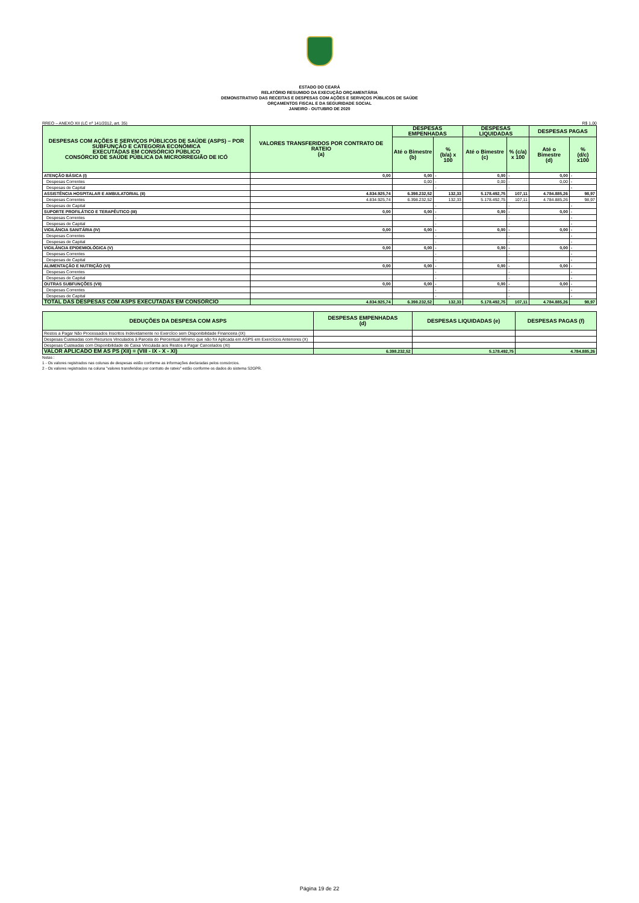ESTADO DO CEARÁ
RELATÓRIO RESUMIDO DA EXECUÇÃO ORÇAMENTÁRIA
DEMONSTRATIVO DAS RECEITAS E DESPESAS COM AÇÕES E SERVIÇOS PÚBLICOS DE SAÚDE
ORÇAMENTOS FISCAL E DA SEGURIDADE SOCIAL
JANEIRO - OUTUBRO DE 2020
RREO – ANEXO XII (LC nº 141/2012, art. 35) R$ 1,00
| DESPESAS COM AÇÕES E SERVIÇOS PÚBLICOS DE SAÚDE (ASPS) – POR SUBFUNÇÃO E CATEGORIA ECONÔMICA EXECUTADAS EM CONSÓRCIO PÚBLICO CONSÓRCIO DE SAÚDE PÚBLICA DA MICRORREGIÃO DE ICÓ | VALORES TRANSFERIDOS POR CONTRATO DE RATEIO (a) | DESPESAS EMPENHADAS | | DESPESAS LIQUIDADAS | | DESPESAS PAGAS | |
| --- | --- | --- | --- | --- | --- | --- | --- |
| | | Até o Bimestre (b) | % (b/a) x 100 | Até o Bimestre (c) | % (c/a) x 100 | Até o Bimestre (d) | % (d/c) x100 |
| ATENÇÃO BÁSICA (I) | 0,00 | 0,00 | - | 0,00 | - | 0,00 | - |
| Despesas Correntes | | 0,00 | - | 0,00 | - | 0,00 | - |
| Despesas de Capital | | | - | | - | | - |
| ASSISTÊNCIA HOSPITALAR E AMBULATORIAL (II) | 4.834.925,74 | 6.398.232,52 | 132,33 | 5.178.492,75 | 107,11 | 4.784.885,26 | 98,97 |
| Despesas Correntes | 4.834.925,74 | 6.398.232,52 | 132,33 | 5.178.492,75 | 107,11 | 4.784.885,26 | 98,97 |
| Despesas de Capital | | | - | | - | | - |
| SUPORTE PROFILÁTICO E TERAPÊUTICO (III) | 0,00 | 0,00 | - | 0,00 | - | 0,00 | - |
| Despesas Correntes | | | - | | - | | - |
| Despesas de Capital | | | - | | - | | - |
| VIGILÂNCIA SANITÁRIA (IV) | 0,00 | 0,00 | - | 0,00 | - | 0,00 | - |
| Despesas Correntes | | | - | | - | | - |
| Despesas de Capital | | | - | | - | | - |
| VIGILÂNCIA EPIDEMIOLÓGICA (V) | 0,00 | 0,00 | - | 0,00 | - | 0,00 | - |
| Despesas Correntes | | | - | | - | | - |
| Despesas de Capital | | | - | | - | | - |
| ALIMENTAÇÃO E NUTRIÇÃO (VI) | 0,00 | 0,00 | - | 0,00 | - | 0,00 | - |
| Despesas Correntes | | | - | | - | | - |
| Despesas de Capital | | | - | | - | | - |
| OUTRAS SUBFUNÇÕES (VII) | 0,00 | 0,00 | - | 0,00 | - | 0,00 | - |
| Despesas Correntes | | | - | | - | | - |
| Despesas de Capital | | | - | | - | | - |
| TOTAL DAS DESPESAS COM ASPS EXECUTADAS EM CONSÓRCIO | 4.834.925,74 | 6.398.232,52 | 132,33 | 5.178.492,75 | 107,11 | 4.784.885,26 | 98,97 |
| DEDUÇÕES DA DESPESA COM ASPS | DESPESAS EMPENHADAS (d) | DESPESAS LIQUIDADAS (e) | DESPESAS PAGAS (f) |
| --- | --- | --- | --- |
| Restos a Pagar Não Processados Inscritos Indevidamente no Exercício sem Disponibilidade Financeira (IX) | | | |
| Despesas Custeadas com Recursos Vinculados à Parcela do Percentual Mínimo que não foi Aplicada em ASPS em Exercícios Anteriores (X) | | | |
| Despesas Custeadas com Disponibilidade de Caixa Vinculada aos Restos a Pagar Cancelados (XI) | | | |
| VALOR APLICADO EM AS PS (XII) = (VIII - IX - X - XI) | 6.398.232,52 | 5.178.492,75 | 4.784.885,26 |
Notas :
1 - Os valores registrados nas colunas de despesas estão conforme as informações declaradas pelos consórcios.
2 - Os valores registrados na coluna "valores transferidos por contrato de rateio" estão conforme os dados do sistema S2GPR.
Página 19 de 22